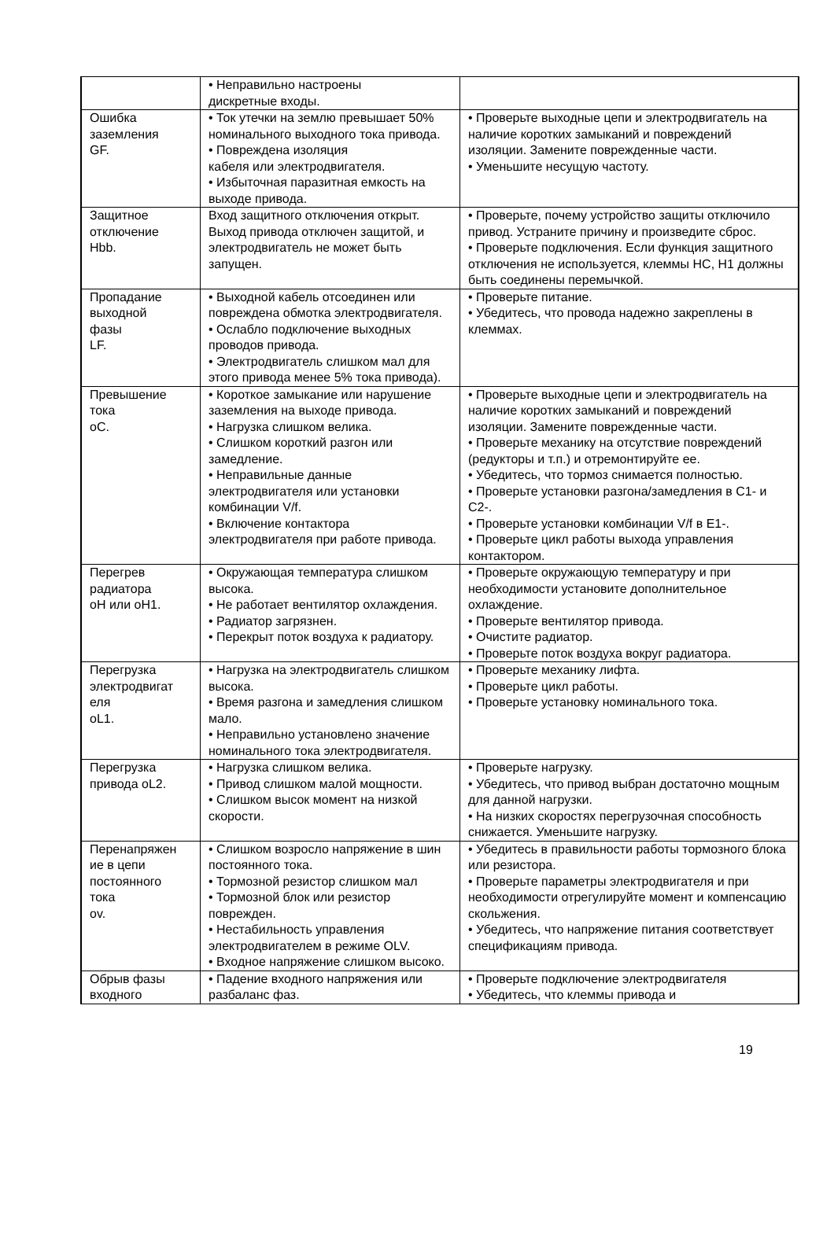| | • Неправильно настроены дискретные входы. | |
| Ошибка заземления GF. | • Ток утечки на землю превышает 50% номинального выходного тока привода. • Повреждена изоляция кабеля или электродвигателя. • Избыточная паразитная емкость на выходе привода. | • Проверьте выходные цепи и электродвигатель на наличие коротких замыканий и повреждений изоляции. Замените поврежденные части. • Уменьшите несущую частоту. |
| Защитное отключение Hbb. | Вход защитного отключения открыт. Выход привода отключен защитой, и электродвигатель не может быть запущен. | • Проверьте, почему устройство защиты отключило привод. Устраните причину и произведите сброс. • Проверьте подключения. Если функция защитного отключения не используется, клеммы HC, H1 должны быть соединены перемычкой. |
| Пропадание выходной фазы LF. | • Выходной кабель отсоединен или повреждена обмотка электродвигателя. • Ослабло подключение выходных проводов привода. • Электродвигатель слишком мал для этого привода менее 5% тока привода). | • Проверьте питание. • Убедитесь, что провода надежно закреплены в клеммах. |
| Превышение тока oC. | • Короткое замыкание или нарушение заземления на выходе привода. • Нагрузка слишком велика. • Слишком короткий разгон или замедление. • Неправильные данные электродвигателя или установки комбинации V/f. • Включение контактора электродвигателя при работе привода. | • Проверьте выходные цепи и электродвигатель на наличие коротких замыканий и повреждений изоляции. Замените поврежденные части. • Проверьте механику на отсутствие повреждений (редукторы и т.п.) и отремонтируйте ее. • Убедитесь, что тормоз снимается полностью. • Проверьте установки разгона/замедления в C1- и C2-. • Проверьте установки комбинации V/f в E1-. • Проверьте цикл работы выхода управления контактором. |
| Перегрев радиатора oH или oH1. | • Окружающая температура слишком высока. • Не работает вентилятор охлаждения. • Радиатор загрязнен. • Перекрыт поток воздуха к радиатору. | • Проверьте окружающую температуру и при необходимости установите дополнительное охлаждение. • Проверьте вентилятор привода. • Очистите радиатор. • Проверьте поток воздуха вокруг радиатора. |
| Перегрузка электродвигат еля oL1. | • Нагрузка на электродвигатель слишком высока. • Время разгона и замедления слишком мало. • Неправильно установлено значение номинального тока электродвигателя. | • Проверьте механику лифта. • Проверьте цикл работы. • Проверьте установку номинального тока. |
| Перегрузка привода oL2. | • Нагрузка слишком велика. • Привод слишком малой мощности. • Слишком высок момент на низкой скорости. | • Проверьте нагрузку. • Убедитесь, что привод выбран достаточно мощным для данной нагрузки. • На низких скоростях перегрузочная способность снижается. Уменьшите нагрузку. |
| Перенапряжен ие в цепи постоянного тока ov. | • Слишком возросло напряжение в шин постоянного тока. • Тормозной резистор слишком мал • Тормозной блок или резистор поврежден. • Нестабильность управления электродвигателем в режиме OLV. • Входное напряжение слишком высоко. | • Убедитесь в правильности работы тормозного блока или резистора. • Проверьте параметры электродвигателя и при необходимости отрегулируйте момент и компенсацию скольжения. • Убедитесь, что напряжение питания соответствует спецификациям привода. |
| Обрыв фазы входного | • Падение входного напряжения или разбаланс фаз. | • Проверьте подключение электродвигателя • Убедитесь, что клеммы привода и |
19